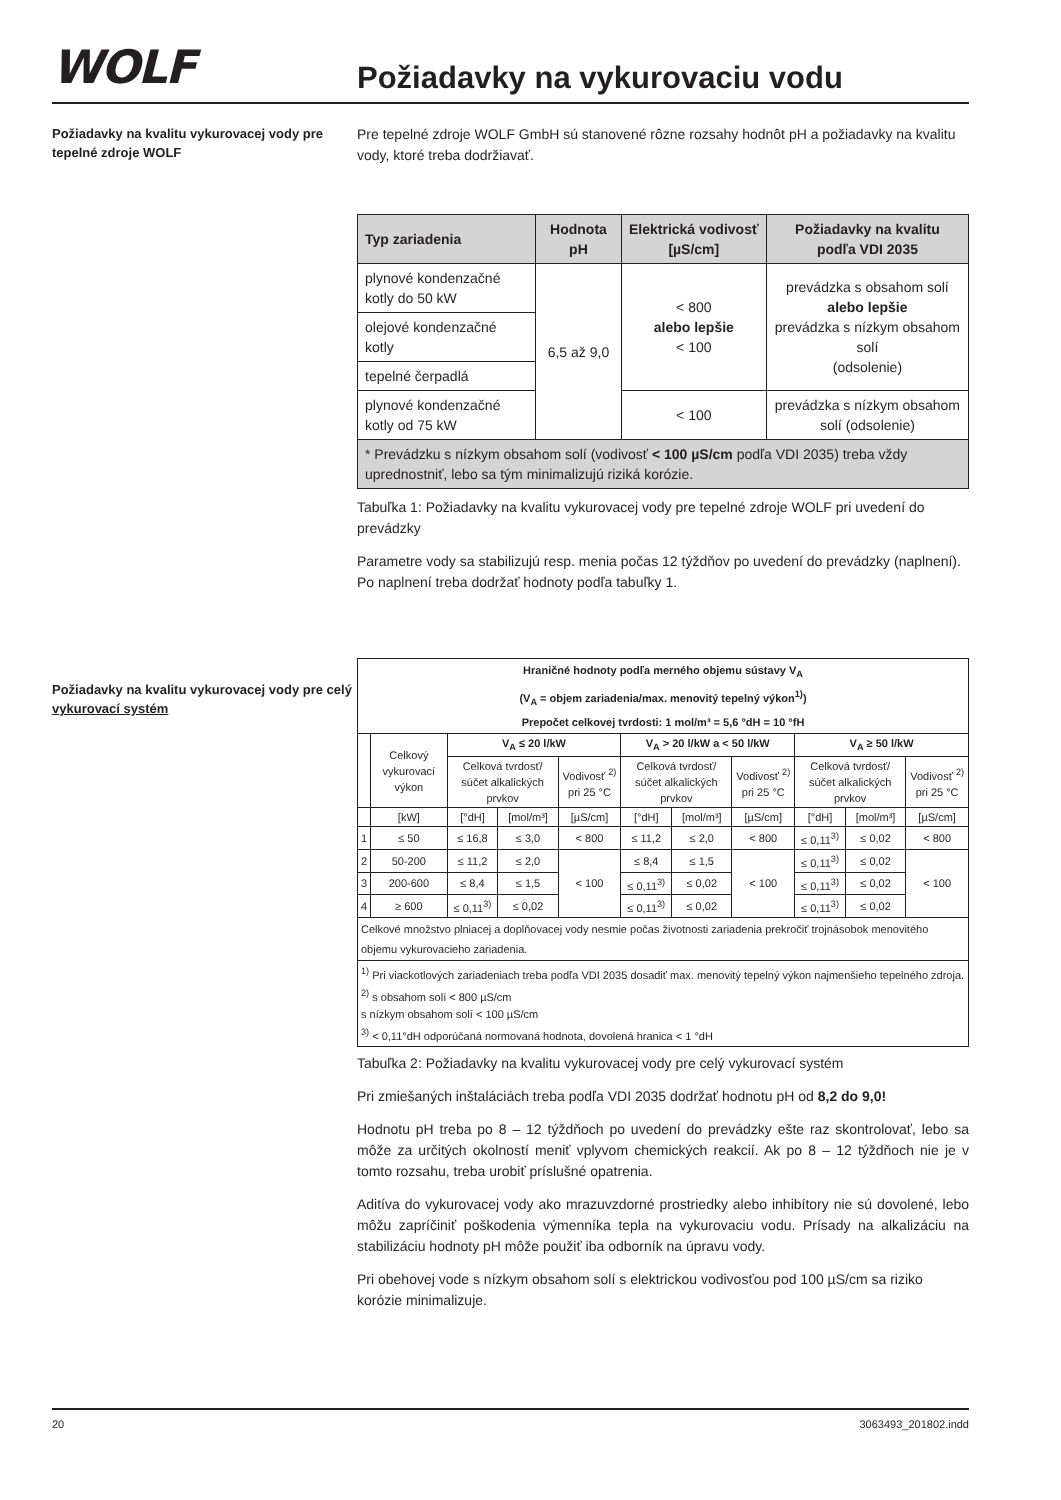WOLF
Požiadavky na vykurovaciu vodu
Požiadavky na kvalitu vykurovacej vody pre tepelné zdroje WOLF
Pre tepelné zdroje WOLF GmbH sú stanovené rôzne rozsahy hodnôt pH a požiadavky na kvalitu vody, ktoré treba dodržiavať.
| Typ zariadenia | Hodnota pH | Elektrická vodivosť [µS/cm] | Požiadavky na kvalitu podľa VDI 2035 |
| --- | --- | --- | --- |
| plynové kondenzačné kotly do 50 kW | 6,5 až 9,0 | < 800 alebo lepšie < 100 | prevádzka s obsahom solí alebo lepšie prevádzka s nízkym obsahom solí (odsolenie) |
| olejové kondenzačné kotly | | | |
| tepelné čerpadlá | | | |
| plynové kondenzačné kotly od 75 kW | | < 100 | prevádzka s nízkym obsahom solí (odsolenie) |
| * Prevádzku s nízkym obsahom solí (vodivosť < 100 µS/cm podľa VDI 2035) treba vždy uprednostniť, lebo sa tým minimalizujú riziká korózie. | | | |
Tabuľka 1: Požiadavky na kvalitu vykurovacej vody pre tepelné zdroje WOLF pri uvedení do prevádzky
Parametre vody sa stabilizujú resp. menia počas 12 týždňov po uvedení do prevádzky (naplnení). Po naplnení treba dodržať hodnoty podľa tabuľky 1.
Požiadavky na kvalitu vykurovacej vody pre celý vykurovací systém
| Hraničné hodnoty podľa merného objemu sústavy V<sub>A</sub> (V<sub>A</sub> = objem zariadenia/max. menovitý tepelný výkon<sup>1)</sup>) Prepočet celkovej tvrdosti: 1 mol/m³ = 5,6 °dH = 10 °fH | | | | | | | | | | |
| | Celkový vykurovací výkon | V<sub>A</sub> ≤ 20 l/kW | | | V<sub>A</sub> > 20 l/kW a < 50 l/kW | | | V<sub>A</sub> ≥ 50 l/kW | | |
| | | Celková tvrdosť/ súčet alkalických prvkov | | Vodivosť <sup>2)</sup> pri 25 °C | Celková tvrdosť/ súčet alkalických prvkov | | Vodivosť <sup>2)</sup> pri 25 °C | Celková tvrdosť/ súčet alkalických prvkov | | Vodivosť <sup>2)</sup> pri 25 °C |
| | [kW] | [°dH] | [mol/m³] | [µS/cm] | [°dH] | [mol/m³] | [µS/cm] | [°dH] | [mol/m³] | [µS/cm] |
| 1 | ≤ 50 | ≤ 16,8 | ≤ 3,0 | < 800 | ≤ 11,2 | ≤ 2,0 | < 800 | ≤ 0,11<sup>3)</sup> | ≤ 0,02 | < 800 |
| 2 | 50-200 | ≤ 11,2 | ≤ 2,0 | < 100 | ≤ 8,4 | ≤ 1,5 | < 100 | ≤ 0,11<sup>3)</sup> | ≤ 0,02 | < 100 |
| 3 | 200-600 | ≤ 8,4 | ≤ 1,5 | | ≤ 0,11<sup>3)</sup> | ≤ 0,02 | | ≤ 0,11<sup>3)</sup> | ≤ 0,02 | |
| 4 | ≥ 600 | ≤ 0,11<sup>3)</sup> | ≤ 0,02 | | ≤ 0,11<sup>3)</sup> | ≤ 0,02 | | ≤ 0,11<sup>3)</sup> | ≤ 0,02 | |
| Celkové množstvo plniacej a doplňovacej vody nesmie počas životnosti zariadenia prekročiť trojnásobok menovitého objemu vykurovacieho zariadenia. | | | | | | | | | | |
| <sup>1)</sup> Pri viackotlových zariadeniach treba podľa VDI 2035 dosadiť max. menovitý tepelný výkon najmenšieho tepelného zdroja. <sup>2)</sup> s obsahom solí < 800 µS/cm s nízkym obsahom solí < 100 µS/cm <sup>3)</sup> < 0,11°dH odporúčaná normovaná hodnota, dovolená hranica < 1 °dH | | | | | | | | | | |
Tabuľka 2: Požiadavky na kvalitu vykurovacej vody pre celý vykurovací systém
Pri zmiešaných inštaláciách treba podľa VDI 2035 dodržať hodnotu pH od 8,2 do 9,0!
Hodnotu pH treba po 8 – 12 týždňoch po uvedení do prevádzky ešte raz skontrolovať, lebo sa môže za určitých okolností meniť vplyvom chemických reakcií. Ak po 8 – 12 týždňoch nie je v tomto rozsahu, treba urobiť príslušné opatrenia.
Aditíva do vykurovacej vody ako mrazuvzdorné prostriedky alebo inhibítory nie sú dovolené, lebo môžu zapríčiniť poškodenia výmenníka tepla na vykurovaciu vodu. Prísady na alkalizáciu na stabilizáciu hodnoty pH môže použiť iba odborník na úpravu vody.
Pri obehovej vode s nízkym obsahom solí s elektrickou vodivosťou pod 100 µS/cm sa riziko korózie minimalizuje.
20 3063493_201802.indd